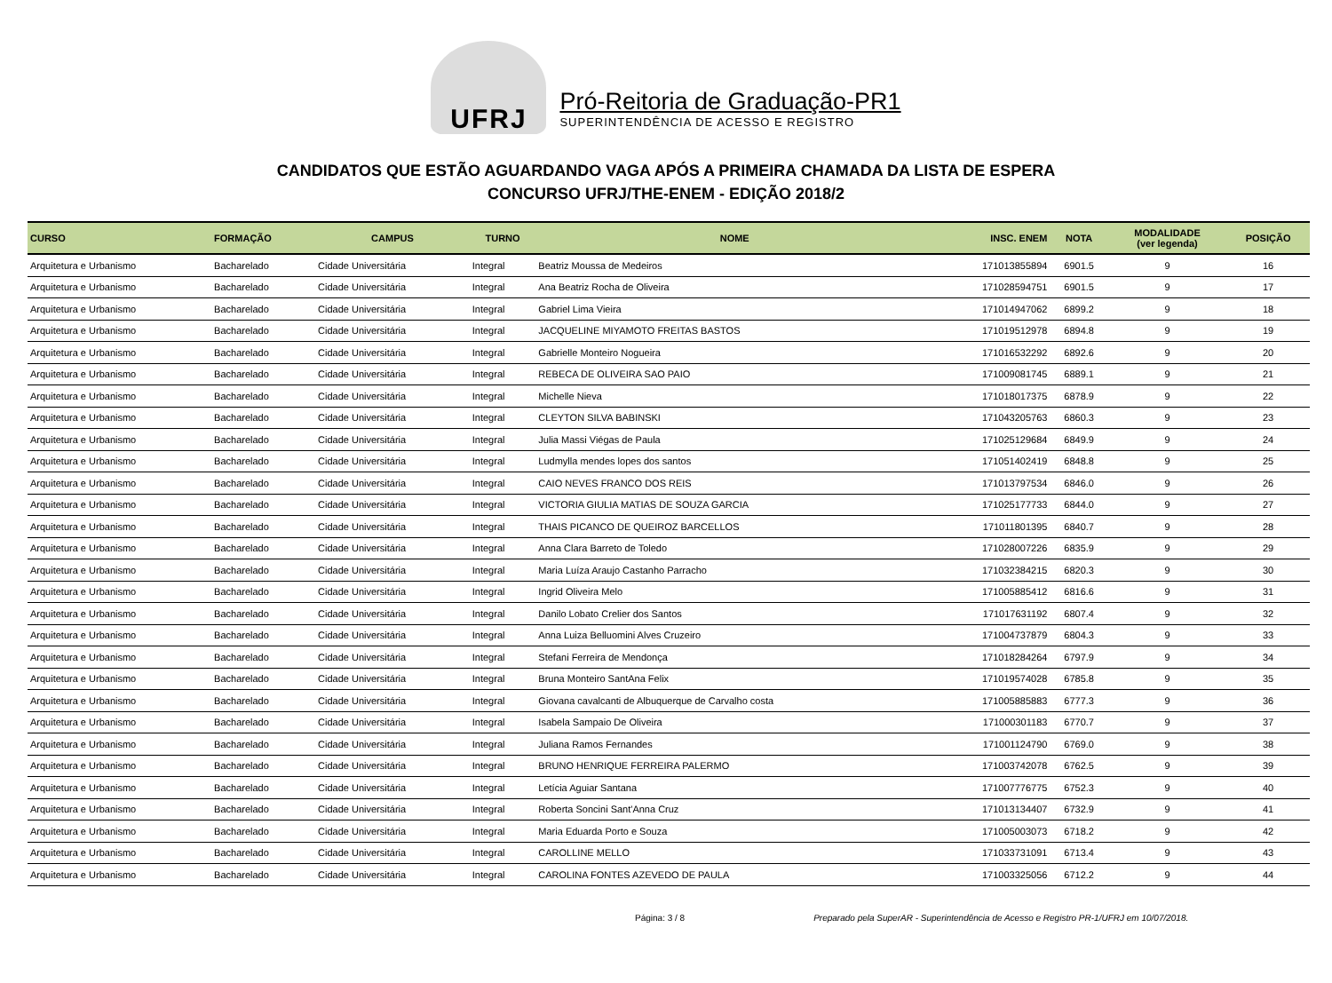UFRJ
Pró-Reitoria de Graduação-PR1
SUPERINTENDÊNCIA DE ACESSO E REGISTRO
CANDIDATOS QUE ESTÃO AGUARDANDO VAGA APÓS A PRIMEIRA CHAMADA DA LISTA DE ESPERA
CONCURSO UFRJ/THE-ENEM - EDIÇÃO 2018/2
| CURSO | FORMAÇÃO | CAMPUS | TURNO | NOME | INSC. ENEM | NOTA | MODALIDADE (ver legenda) | POSIÇÃO |
| --- | --- | --- | --- | --- | --- | --- | --- | --- |
| Arquitetura e Urbanismo | Bacharelado | Cidade Universitária | Integral | Beatriz Moussa de Medeiros | 171013855894 | 6901.5 | 9 | 16 |
| Arquitetura e Urbanismo | Bacharelado | Cidade Universitária | Integral | Ana Beatriz Rocha de Oliveira | 171028594751 | 6901.5 | 9 | 17 |
| Arquitetura e Urbanismo | Bacharelado | Cidade Universitária | Integral | Gabriel Lima Vieira | 171014947062 | 6899.2 | 9 | 18 |
| Arquitetura e Urbanismo | Bacharelado | Cidade Universitária | Integral | JACQUELINE MIYAMOTO FREITAS BASTOS | 171019512978 | 6894.8 | 9 | 19 |
| Arquitetura e Urbanismo | Bacharelado | Cidade Universitária | Integral | Gabrielle Monteiro Nogueira | 171016532292 | 6892.6 | 9 | 20 |
| Arquitetura e Urbanismo | Bacharelado | Cidade Universitária | Integral | REBECA DE OLIVEIRA SAO PAIO | 171009081745 | 6889.1 | 9 | 21 |
| Arquitetura e Urbanismo | Bacharelado | Cidade Universitária | Integral | Michelle Nieva | 171018017375 | 6878.9 | 9 | 22 |
| Arquitetura e Urbanismo | Bacharelado | Cidade Universitária | Integral | CLEYTON SILVA BABINSKI | 171043205763 | 6860.3 | 9 | 23 |
| Arquitetura e Urbanismo | Bacharelado | Cidade Universitária | Integral | Julia Massi Viégas de Paula | 171025129684 | 6849.9 | 9 | 24 |
| Arquitetura e Urbanismo | Bacharelado | Cidade Universitária | Integral | Ludmylla mendes lopes dos santos | 171051402419 | 6848.8 | 9 | 25 |
| Arquitetura e Urbanismo | Bacharelado | Cidade Universitária | Integral | CAIO NEVES FRANCO DOS REIS | 171013797534 | 6846.0 | 9 | 26 |
| Arquitetura e Urbanismo | Bacharelado | Cidade Universitária | Integral | VICTORIA GIULIA MATIAS DE SOUZA GARCIA | 171025177733 | 6844.0 | 9 | 27 |
| Arquitetura e Urbanismo | Bacharelado | Cidade Universitária | Integral | THAIS PICANCO DE QUEIROZ BARCELLOS | 171011801395 | 6840.7 | 9 | 28 |
| Arquitetura e Urbanismo | Bacharelado | Cidade Universitária | Integral | Anna Clara Barreto de Toledo | 171028007226 | 6835.9 | 9 | 29 |
| Arquitetura e Urbanismo | Bacharelado | Cidade Universitária | Integral | Maria Luíza Araujo Castanho Parracho | 171032384215 | 6820.3 | 9 | 30 |
| Arquitetura e Urbanismo | Bacharelado | Cidade Universitária | Integral | Ingrid Oliveira Melo | 171005885412 | 6816.6 | 9 | 31 |
| Arquitetura e Urbanismo | Bacharelado | Cidade Universitária | Integral | Danilo Lobato Crelier dos Santos | 171017631192 | 6807.4 | 9 | 32 |
| Arquitetura e Urbanismo | Bacharelado | Cidade Universitária | Integral | Anna Luiza Belluomini Alves Cruzeiro | 171004737879 | 6804.3 | 9 | 33 |
| Arquitetura e Urbanismo | Bacharelado | Cidade Universitária | Integral | Stefani Ferreira de Mendonça | 171018284264 | 6797.9 | 9 | 34 |
| Arquitetura e Urbanismo | Bacharelado | Cidade Universitária | Integral | Bruna Monteiro SantAna Felix | 171019574028 | 6785.8 | 9 | 35 |
| Arquitetura e Urbanismo | Bacharelado | Cidade Universitária | Integral | Giovana cavalcanti de Albuquerque de Carvalho costa | 171005885883 | 6777.3 | 9 | 36 |
| Arquitetura e Urbanismo | Bacharelado | Cidade Universitária | Integral | Isabela Sampaio De Oliveira | 171000301183 | 6770.7 | 9 | 37 |
| Arquitetura e Urbanismo | Bacharelado | Cidade Universitária | Integral | Juliana Ramos Fernandes | 171001124790 | 6769.0 | 9 | 38 |
| Arquitetura e Urbanismo | Bacharelado | Cidade Universitária | Integral | BRUNO HENRIQUE FERREIRA PALERMO | 171003742078 | 6762.5 | 9 | 39 |
| Arquitetura e Urbanismo | Bacharelado | Cidade Universitária | Integral | Letícia Aguiar Santana | 171007776775 | 6752.3 | 9 | 40 |
| Arquitetura e Urbanismo | Bacharelado | Cidade Universitária | Integral | Roberta Soncini Sant'Anna Cruz | 171013134407 | 6732.9 | 9 | 41 |
| Arquitetura e Urbanismo | Bacharelado | Cidade Universitária | Integral | Maria Eduarda Porto e Souza | 171005003073 | 6718.2 | 9 | 42 |
| Arquitetura e Urbanismo | Bacharelado | Cidade Universitária | Integral | CAROLLINE MELLO | 171033731091 | 6713.4 | 9 | 43 |
| Arquitetura e Urbanismo | Bacharelado | Cidade Universitária | Integral | CAROLINA FONTES AZEVEDO DE PAULA | 171003325056 | 6712.2 | 9 | 44 |
Página: 3 / 8 Preparado pela SuperAR - Superintendência de Acesso e Registro PR-1/UFRJ em 10/07/2018.